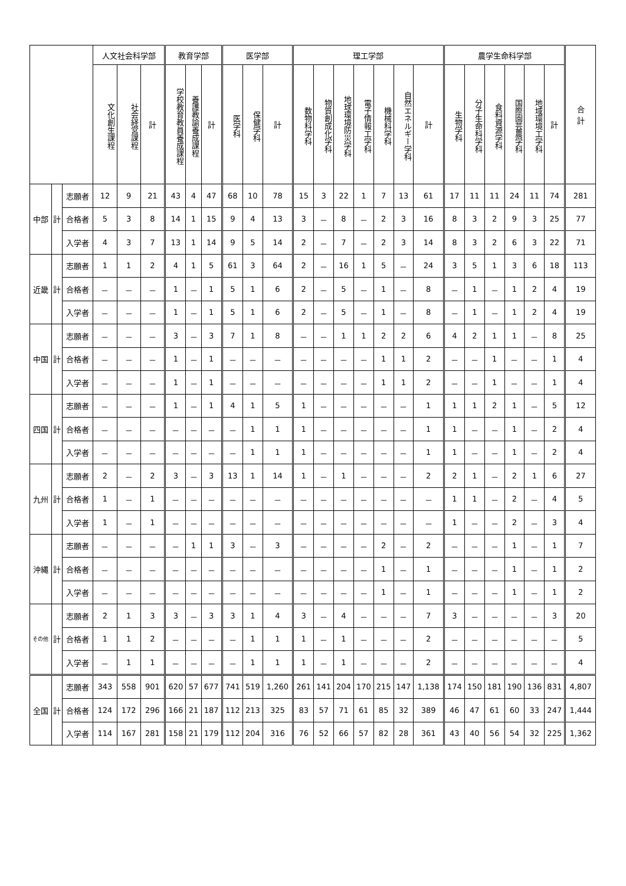| | | | 人文社会科学部 | | | 教育学部 | | | 医学部 | | | 理工学部 | | | | | | | 農学生命科学部 | | | | | | 合 計 |
| --- | --- | --- | --- | --- | --- | --- | --- | --- | --- | --- | --- | --- | --- | --- | --- | --- | --- | --- | --- | --- | --- | --- | --- | --- | --- |
| | | | 文化創生課程 | 社会経営課程 | 計 | 学校教育教員養成課程 | 養護教諭養成課程 | 計 | 医学科 | 保健学科 | 計 | 数物科学科 | 物質創成化学科 | 地球環境防災学科 | 電子情報工学科 | 機械科学科 | 自然エネルギー学科 | 計 | 生物学科 | 分子生命科学科 | 食料資源学科 | 国際園芸農学科 | 地域環境工学科 | 計 | |
| 中部 | 計 | 志願者 | 12 | 9 | 21 | 43 | 4 | 47 | 68 | 10 | 78 | 15 | 3 | 22 | 1 | 7 | 13 | 61 | 17 | 11 | 11 | 24 | 11 | 74 | 281 |
| | | 合格者 | 5 | 3 | 8 | 14 | 1 | 15 | 9 | 4 | 13 | 3 | － | 8 | － | 2 | 3 | 16 | 8 | 3 | 2 | 9 | 3 | 25 | 77 |
| | | 入学者 | 4 | 3 | 7 | 13 | 1 | 14 | 9 | 5 | 14 | 2 | － | 7 | － | 2 | 3 | 14 | 8 | 3 | 2 | 6 | 3 | 22 | 71 |
| 近畿 | 計 | 志願者 | 1 | 1 | 2 | 4 | 1 | 5 | 61 | 3 | 64 | 2 | － | 16 | 1 | 5 | － | 24 | 3 | 5 | 1 | 3 | 6 | 18 | 113 |
| | | 合格者 | － | － | － | 1 | － | 1 | 5 | 1 | 6 | 2 | － | 5 | － | 1 | － | 8 | － | 1 | － | 1 | 2 | 4 | 19 |
| | | 入学者 | － | － | － | 1 | － | 1 | 5 | 1 | 6 | 2 | － | 5 | － | 1 | － | 8 | － | 1 | － | 1 | 2 | 4 | 19 |
| 中国 | 計 | 志願者 | － | － | － | 3 | － | 3 | 7 | 1 | 8 | － | － | 1 | 1 | 2 | 2 | 6 | 4 | 2 | 1 | 1 | － | 8 | 25 |
| | | 合格者 | － | － | － | 1 | － | 1 | － | － | － | － | － | － | － | 1 | 1 | 2 | － | － | 1 | － | － | 1 | 4 |
| | | 入学者 | － | － | － | 1 | － | 1 | － | － | － | － | － | － | － | 1 | 1 | 2 | － | － | 1 | － | － | 1 | 4 |
| 四国 | 計 | 志願者 | － | － | － | 1 | － | 1 | 4 | 1 | 5 | 1 | － | － | － | － | － | 1 | 1 | 1 | 2 | 1 | － | 5 | 12 |
| | | 合格者 | － | － | － | － | － | － | － | 1 | 1 | 1 | － | － | － | － | － | 1 | 1 | － | － | 1 | － | 2 | 4 |
| | | 入学者 | － | － | － | － | － | － | － | 1 | 1 | 1 | － | － | － | － | － | 1 | 1 | － | － | 1 | － | 2 | 4 |
| 九州 | 計 | 志願者 | 2 | － | 2 | 3 | － | 3 | 13 | 1 | 14 | 1 | － | 1 | － | － | － | 2 | 2 | 1 | － | 2 | 1 | 6 | 27 |
| | | 合格者 | 1 | － | 1 | － | － | － | － | － | － | － | － | － | － | － | － | － | 1 | 1 | － | 2 | － | 4 | 5 |
| | | 入学者 | 1 | － | 1 | － | － | － | － | － | － | － | － | － | － | － | － | － | 1 | － | － | 2 | － | 3 | 4 |
| 沖縄 | 計 | 志願者 | － | － | － | － | 1 | 1 | 3 | － | 3 | － | － | － | － | 2 | － | 2 | － | － | － | 1 | － | 1 | 7 |
| | | 合格者 | － | － | － | － | － | － | － | － | － | － | － | － | － | 1 | － | 1 | － | － | － | 1 | － | 1 | 2 |
| | | 入学者 | － | － | － | － | － | － | － | － | － | － | － | － | － | 1 | － | 1 | － | － | － | 1 | － | 1 | 2 |
| その他 | 計 | 志願者 | 2 | 1 | 3 | 3 | － | 3 | 3 | 1 | 4 | 3 | － | 4 | － | － | － | 7 | 3 | － | － | － | － | 3 | 20 |
| | | 合格者 | 1 | 1 | 2 | － | － | － | － | 1 | 1 | 1 | － | 1 | － | － | － | 2 | － | － | － | － | － | － | 5 |
| | | 入学者 | － | 1 | 1 | － | － | － | － | 1 | 1 | 1 | － | 1 | － | － | － | 2 | － | － | － | － | － | － | 4 |
| 全国 | 計 | 志願者 | 343 | 558 | 901 | 620 | 57 | 677 | 741 | 519 | 1,260 | 261 | 141 | 204 | 170 | 215 | 147 | 1,138 | 174 | 150 | 181 | 190 | 136 | 831 | 4,807 |
| | | 合格者 | 124 | 172 | 296 | 166 | 21 | 187 | 112 | 213 | 325 | 83 | 57 | 71 | 61 | 85 | 32 | 389 | 46 | 47 | 61 | 60 | 33 | 247 | 1,444 |
| | | 入学者 | 114 | 167 | 281 | 158 | 21 | 179 | 112 | 204 | 316 | 76 | 52 | 66 | 57 | 82 | 28 | 361 | 43 | 40 | 56 | 54 | 32 | 225 | 1,362 |